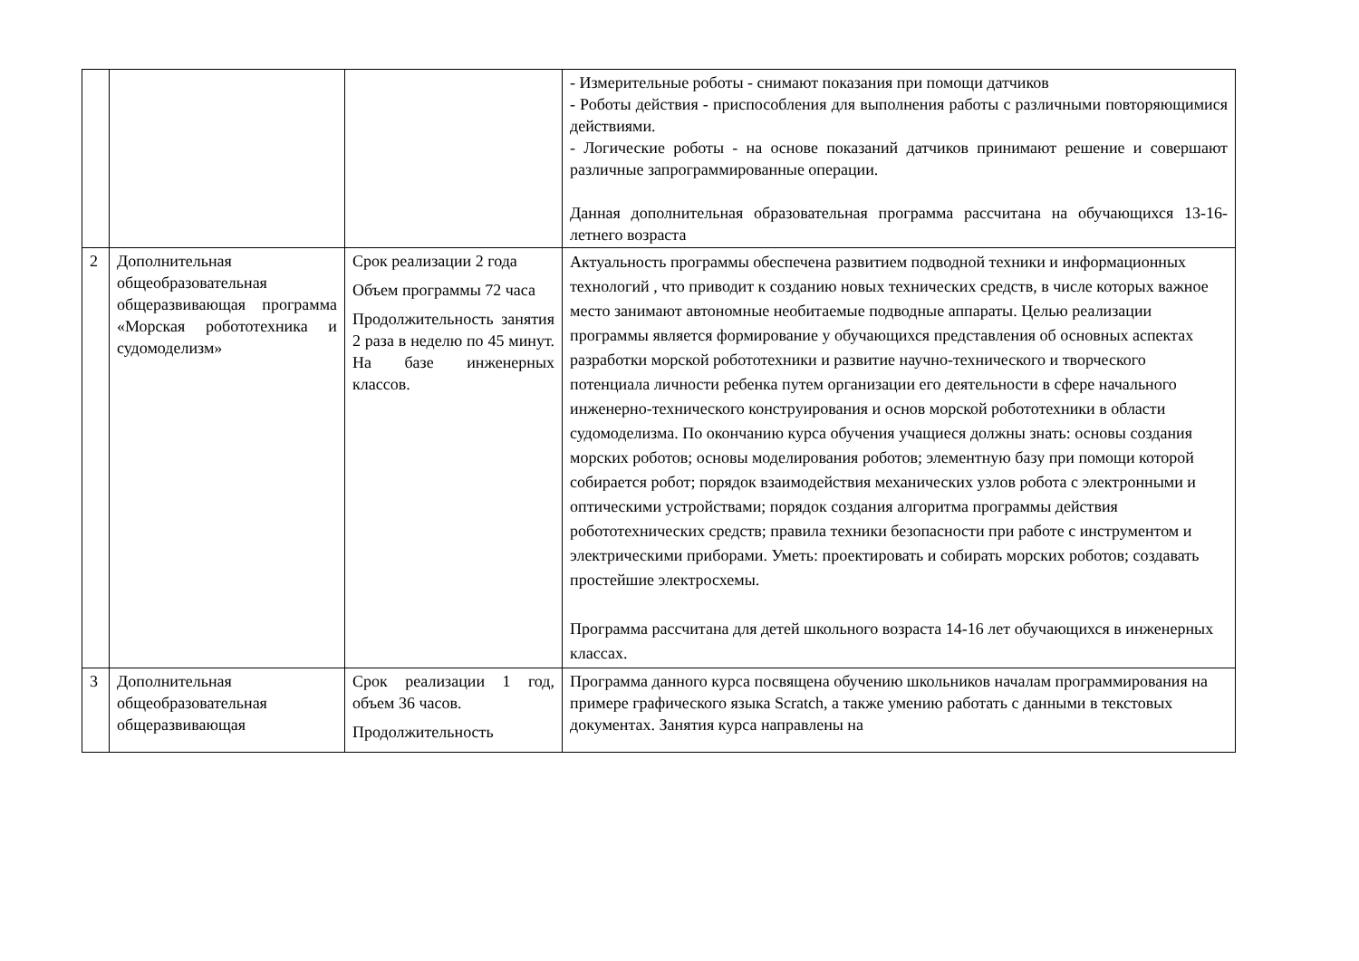| | | | - Измерительные роботы - снимают показания при помощи датчиков - Роботы действия - приспособления для выполнения работы с различными повторяющимися действиями. - Логические роботы - на основе показаний датчиков принимают решение и совершают различные запрограммированные операции. Данная дополнительная образовательная программа рассчитана на обучающихся 13-16-летнего возраста |
| 2 | Дополнительная общеобразовательная общеразвивающая программа «Морская робототехника и судомоделизм» | Срок реализации 2 года Объем программы 72 часа Продолжительность занятия 2 раза в неделю по 45 минут. На базе инженерных классов. | Актуальность программы обеспечена развитием подводной техники и информационных технологий , что приводит к созданию новых технических средств, в числе которых важное место занимают автономные необитаемые подводные аппараты. Целью реализации программы является формирование у обучающихся представления об основных аспектах разработки морской робототехники и развитие научно-технического и творческого потенциала личности ребенка путем организации его деятельности в сфере начального инженерно-технического конструирования и основ морской робототехники в области судомоделизма. По окончанию курса обучения учащиеся должны знать: основы создания морских роботов; основы моделирования роботов; элементную базу при помощи которой собирается робот; порядок взаимодействия механических узлов робота с электронными и оптическими устройствами; порядок создания алгоритма программы действия робототехнических средств; правила техники безопасности при работе с инструментом и электрическими приборами. Уметь: проектировать и собирать морских роботов; создавать простейшие электросхемы. Программа рассчитана для детей школьного возраста 14-16 лет обучающихся в инженерных классах. |
| 3 | Дополнительная общеобразовательная общеразвивающая | Срок реализации 1 год, объем 36 часов. Продолжительность | Программа данного курса посвящена обучению школьников началам программирования на примере графического языка Scratch, а также умению работать с данными в текстовых документах. Занятия курса направлены на |